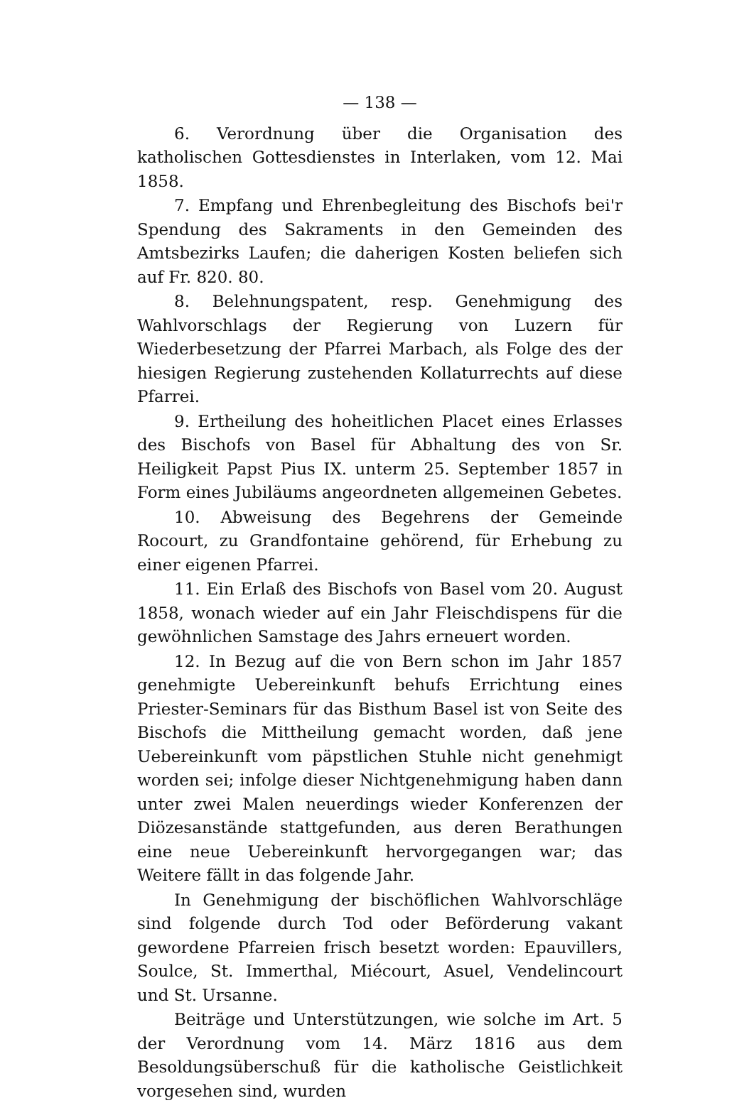— 138 —
6. Verordnung über die Organisation des katholischen Gottesdienstes in Interlaken, vom 12. Mai 1858.
7. Empfang und Ehrenbegleitung des Bischofs bei'r Spendung des Sakraments in den Gemeinden des Amtsbezirks Laufen; die daherigen Kosten beliefen sich auf Fr. 820. 80.
8. Belehnungspatent, resp. Genehmigung des Wahlvorschlags der Regierung von Luzern für Wiederbesetzung der Pfarrei Marbach, als Folge des der hiesigen Regierung zustehenden Kollaturrechts auf diese Pfarrei.
9. Ertheilung des hoheitlichen Placet eines Erlasses des Bischofs von Basel für Abhaltung des von Sr. Heiligkeit Papst Pius IX. unterm 25. September 1857 in Form eines Jubiläums angeordneten allgemeinen Gebetes.
10. Abweisung des Begehrens der Gemeinde Rocourt, zu Grandfontaine gehörend, für Erhebung zu einer eigenen Pfarrei.
11. Ein Erlaß des Bischofs von Basel vom 20. August 1858, wonach wieder auf ein Jahr Fleischdispens für die gewöhnlichen Samstage des Jahrs erneuert worden.
12. In Bezug auf die von Bern schon im Jahr 1857 genehmigte Uebereinkunft behufs Errichtung eines Priester-Seminars für das Bisthum Basel ist von Seite des Bischofs die Mittheilung gemacht worden, daß jene Uebereinkunft vom päpstlichen Stuhle nicht genehmigt worden sei; infolge dieser Nichtgenehmigung haben dann unter zwei Malen neuerdings wieder Konferenzen der Diözesanstände stattgefunden, aus deren Berathungen eine neue Uebereinkunft hervorgegangen war; das Weitere fällt in das folgende Jahr.
In Genehmigung der bischöflichen Wahlvorschläge sind folgende durch Tod oder Beförderung vakant gewordene Pfarreien frisch besetzt worden: Epauvillers, Soulce, St. Immerthal, Miécourt, Asuel, Vendelincourt und St. Ursanne.
Beiträge und Unterstützungen, wie solche im Art. 5 der Verordnung vom 14. März 1816 aus dem Besoldungsüberschuß für die katholische Geistlichkeit vorgesehen sind, wurden